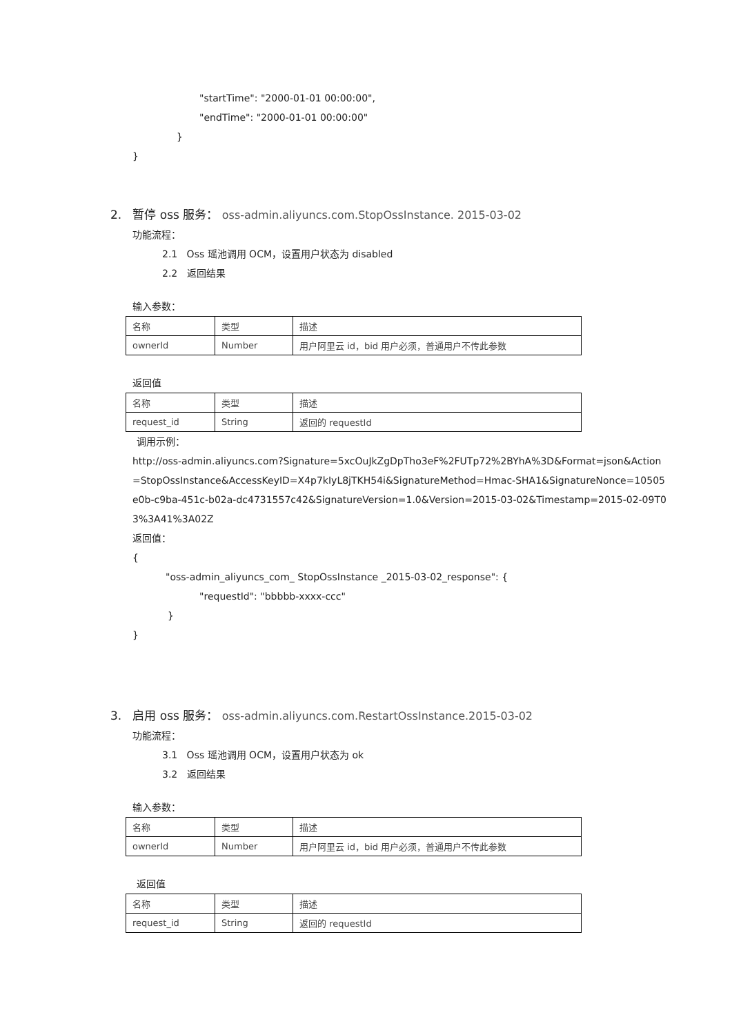"startTime": "2000-01-01 00:00:00",
"endTime": "2000-01-01 00:00:00"
}
}
2. 暂停 oss 服务： oss-admin.aliyuncs.com.StopOssInstance. 2015-03-02
功能流程：
2.1 Oss 瑶池调用 OCM，设置用户状态为 disabled
2.2 返回结果
输入参数：
| 名称 | 类型 | 描述 |
| ownerId | Number | 用户阿里云 id，bid 用户必须，普通用户不传此参数 |
返回值
| 名称 | 类型 | 描述 |
| request_id | String | 返回的 requestId |
调用示例：
http://oss-admin.aliyuncs.com?Signature=5xcOuJkZgDpTho3eF%2FUTp72%2BYhA%3D&Format=json&Action
=StopOssInstance&AccessKeyID=X4p7kIyL8jTKH54i&SignatureMethod=Hmac-SHA1&SignatureNonce=10505
e0b-c9ba-451c-b02a-dc4731557c42&SignatureVersion=1.0&Version=2015-03-02&Timestamp=2015-02-09T0
3%3A41%3A02Z
返回值：
{
"oss-admin_aliyuncs_com_ StopOssInstance _2015-03-02_response": {
"requestId": "bbbbb-xxxx-ccc"
}
}
3. 启用 oss 服务： oss-admin.aliyuncs.com.RestartOssInstance.2015-03-02
功能流程：
3.1 Oss 瑶池调用 OCM，设置用户状态为 ok
3.2 返回结果
输入参数：
| 名称 | 类型 | 描述 |
| ownerId | Number | 用户阿里云 id，bid 用户必须，普通用户不传此参数 |
返回值
| 名称 | 类型 | 描述 |
| request_id | String | 返回的 requestId |